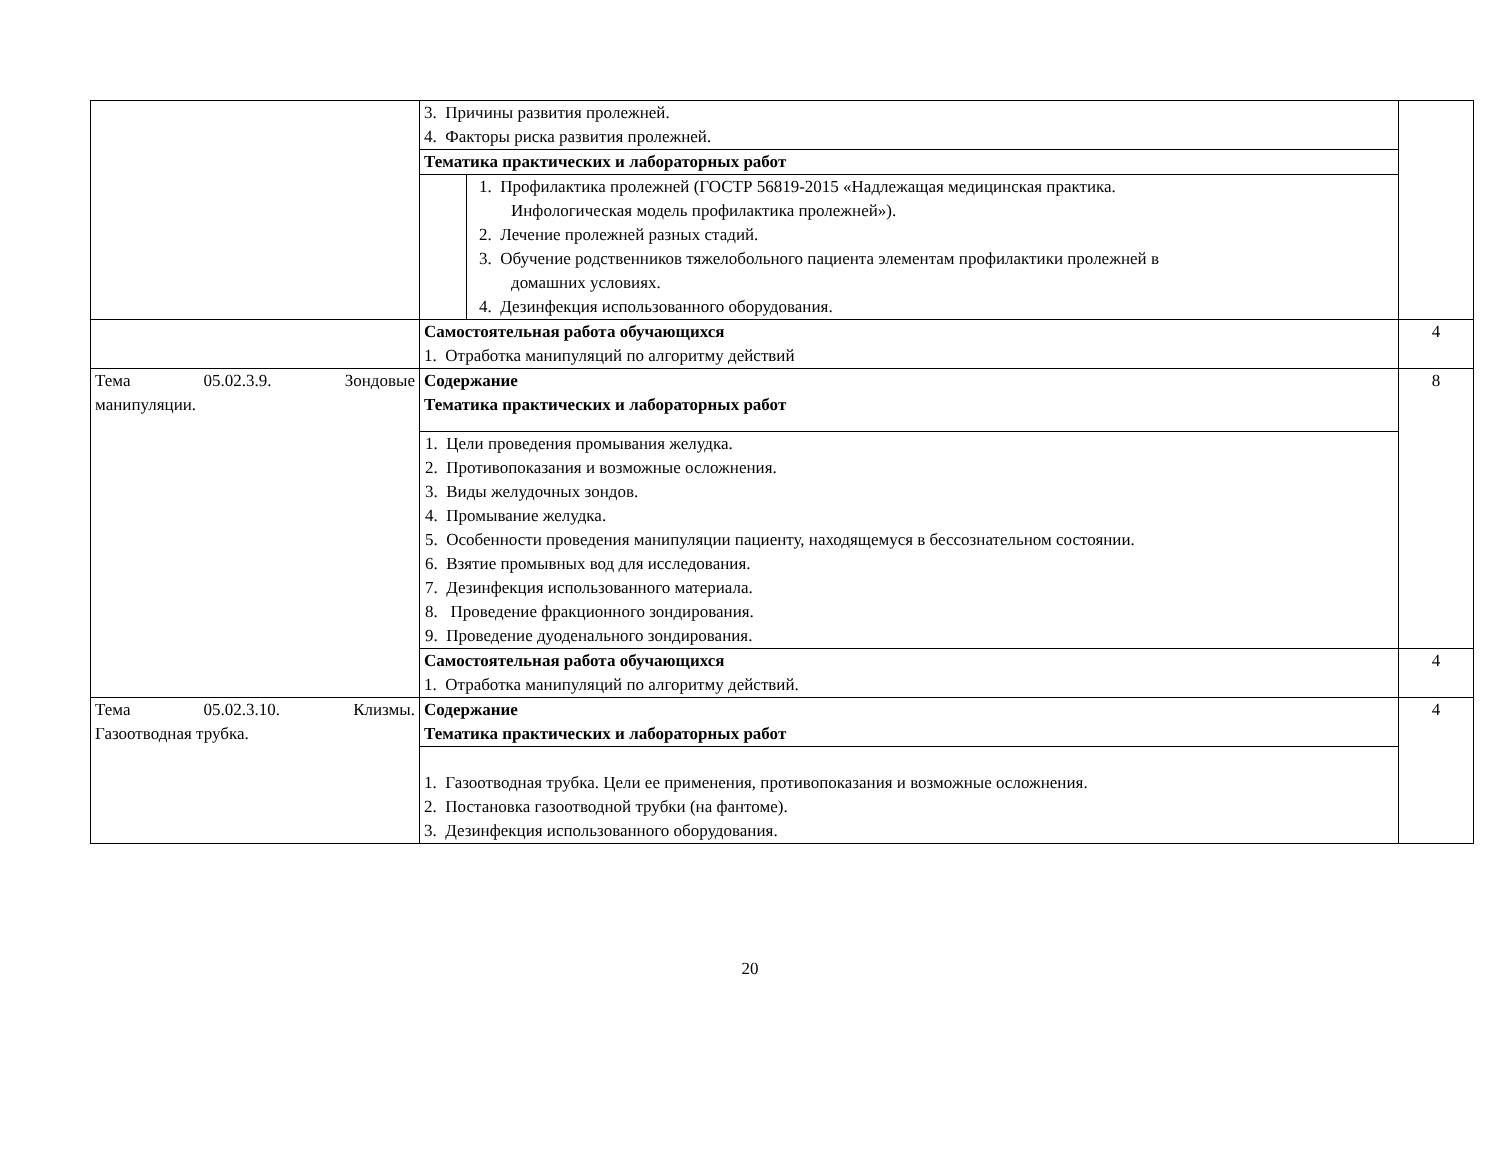| | 3. Причины развития пролежней. 4. Факторы риска развития пролежней. | |
| | Тематика практических и лабораторных работ | |
| | 1. Профилактика пролежней (ГОСТР 56819-2015 «Надлежащая медицинская практика. Инфологическая модель профилактика пролежней»). 2. Лечение пролежней разных стадий. 3. Обучение родственников тяжелобольного пациента элементам профилактики пролежней в домашних условиях. 4. Дезинфекция использованного оборудования. | |
| | Самостоятельная работа обучающихся 1. Отработка манипуляций по алгоритму действий | 4 |
| Тема 05.02.3.9. Зондовые манипуляции. | Содержание Тематика практических и лабораторных работ | 8 |
| | 1. Цели проведения промывания желудка. 2. Противопоказания и возможные осложнения. 3. Виды желудочных зондов. 4. Промывание желудка. 5. Особенности проведения манипуляции пациенту, находящемуся в бессознательном состоянии. 6. Взятие промывных вод для исследования. 7. Дезинфекция использованного материала. 8. Проведение фракционного зондирования. 9. Проведение дуоденального зондирования. | |
| | Самостоятельная работа обучающихся 1. Отработка манипуляций по алгоритму действий. | 4 |
| Тема 05.02.3.10. Клизмы. Газоотводная трубка. | Содержание Тематика практических и лабораторных работ | 4 |
| | 1. Газоотводная трубка. Цели ее применения, противопоказания и возможные осложнения. 2. Постановка газоотводной трубки (на фантоме). 3. Дезинфекция использованного оборудования. | |
20